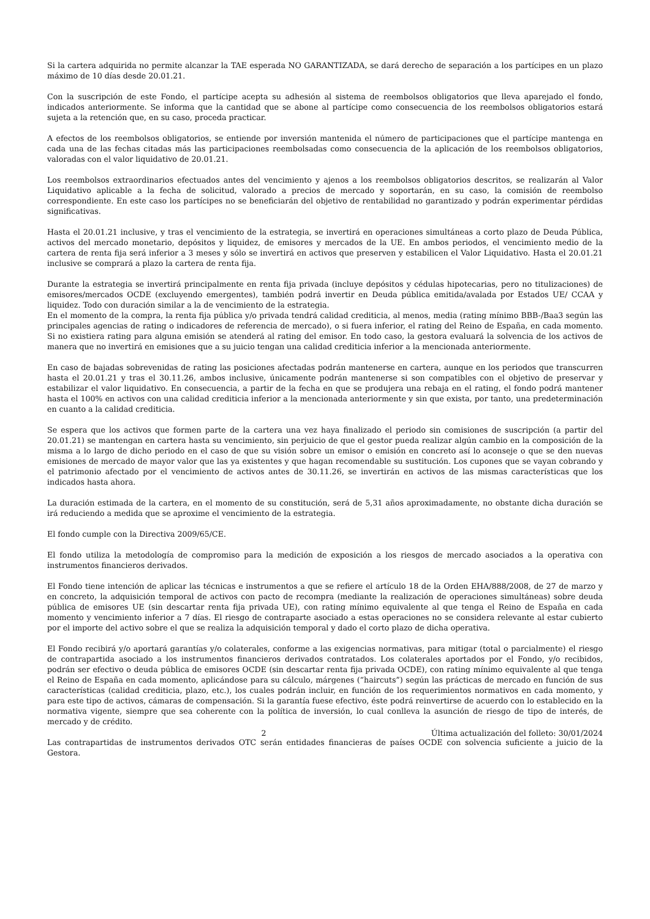Si la cartera adquirida no permite alcanzar la TAE esperada NO GARANTIZADA, se dará derecho de separación a los partícipes en un plazo máximo de 10 días desde 20.01.21.
Con la suscripción de este Fondo, el partícipe acepta su adhesión al sistema de reembolsos obligatorios que lleva aparejado el fondo, indicados anteriormente. Se informa que la cantidad que se abone al partícipe como consecuencia de los reembolsos obligatorios estará sujeta a la retención que, en su caso, proceda practicar.
A efectos de los reembolsos obligatorios, se entiende por inversión mantenida el número de participaciones que el partícipe mantenga en cada una de las fechas citadas más las participaciones reembolsadas como consecuencia de la aplicación de los reembolsos obligatorios, valoradas con el valor liquidativo de 20.01.21.
Los reembolsos extraordinarios efectuados antes del vencimiento y ajenos a los reembolsos obligatorios descritos, se realizarán al Valor Liquidativo aplicable a la fecha de solicitud, valorado a precios de mercado y soportarán, en su caso, la comisión de reembolso correspondiente. En este caso los partícipes no se beneficiarán del objetivo de rentabilidad no garantizado y podrán experimentar pérdidas significativas.
Hasta el 20.01.21 inclusive, y tras el vencimiento de la estrategia, se invertirá en operaciones simultáneas a corto plazo de Deuda Pública, activos del mercado monetario, depósitos y liquidez, de emisores y mercados de la UE. En ambos periodos, el vencimiento medio de la cartera de renta fija será inferior a 3 meses y sólo se invertirá en activos que preserven y estabilicen el Valor Liquidativo. Hasta el 20.01.21 inclusive se comprará a plazo la cartera de renta fija.
Durante la estrategia se invertirá principalmente en renta fija privada (incluye depósitos y cédulas hipotecarias, pero no titulizaciones) de emisores/mercados OCDE (excluyendo emergentes), también podrá invertir en Deuda pública emitida/avalada por Estados UE/ CCAA y liquidez. Todo con duración similar a la de vencimiento de la estrategia.
En el momento de la compra, la renta fija pública y/o privada tendrá calidad crediticia, al menos, media (rating mínimo BBB-/Baa3 según las principales agencias de rating o indicadores de referencia de mercado), o si fuera inferior, el rating del Reino de España, en cada momento. Si no existiera rating para alguna emisión se atenderá al rating del emisor. En todo caso, la gestora evaluará la solvencia de los activos de manera que no invertirá en emisiones que a su juicio tengan una calidad crediticia inferior a la mencionada anteriormente.
En caso de bajadas sobrevenidas de rating las posiciones afectadas podrán mantenerse en cartera, aunque en los periodos que transcurren hasta el 20.01.21 y tras el 30.11.26, ambos inclusive, únicamente podrán mantenerse si son compatibles con el objetivo de preservar y estabilizar el valor liquidativo. En consecuencia, a partir de la fecha en que se produjera una rebaja en el rating, el fondo podrá mantener hasta el 100% en activos con una calidad crediticia inferior a la mencionada anteriormente y sin que exista, por tanto, una predeterminación en cuanto a la calidad crediticia.
Se espera que los activos que formen parte de la cartera una vez haya finalizado el periodo sin comisiones de suscripción (a partir del 20.01.21) se mantengan en cartera hasta su vencimiento, sin perjuicio de que el gestor pueda realizar algún cambio en la composición de la misma a lo largo de dicho periodo en el caso de que su visión sobre un emisor o emisión en concreto así lo aconseje o que se den nuevas emisiones de mercado de mayor valor que las ya existentes y que hagan recomendable su sustitución. Los cupones que se vayan cobrando y el patrimonio afectado por el vencimiento de activos antes de 30.11.26, se invertirán en activos de las mismas características que los indicados hasta ahora.
La duración estimada de la cartera, en el momento de su constitución, será de 5,31 años aproximadamente, no obstante dicha duración se irá reduciendo a medida que se aproxime el vencimiento de la estrategia.
El fondo cumple con la Directiva 2009/65/CE.
El fondo utiliza la metodología de compromiso para la medición de exposición a los riesgos de mercado asociados a la operativa con instrumentos financieros derivados.
El Fondo tiene intención de aplicar las técnicas e instrumentos a que se refiere el artículo 18 de la Orden EHA/888/2008, de 27 de marzo y en concreto, la adquisición temporal de activos con pacto de recompra (mediante la realización de operaciones simultáneas) sobre deuda pública de emisores UE (sin descartar renta fija privada UE), con rating mínimo equivalente al que tenga el Reino de España en cada momento y vencimiento inferior a 7 días. El riesgo de contraparte asociado a estas operaciones no se considera relevante al estar cubierto por el importe del activo sobre el que se realiza la adquisición temporal y dado el corto plazo de dicha operativa.
El Fondo recibirá y/o aportará garantías y/o colaterales, conforme a las exigencias normativas, para mitigar (total o parcialmente) el riesgo de contrapartida asociado a los instrumentos financieros derivados contratados. Los colaterales aportados por el Fondo, y/o recibidos, podrán ser efectivo o deuda pública de emisores OCDE (sin descartar renta fija privada OCDE), con rating mínimo equivalente al que tenga el Reino de España en cada momento, aplicándose para su cálculo, márgenes (“haircuts”) según las prácticas de mercado en función de sus características (calidad crediticia, plazo, etc.), los cuales podrán incluir, en función de los requerimientos normativos en cada momento, y para este tipo de activos, cámaras de compensación. Si la garantía fuese efectivo, éste podrá reinvertirse de acuerdo con lo establecido en la normativa vigente, siempre que sea coherente con la política de inversión, lo cual conlleva la asunción de riesgo de tipo de interés, de mercado y de crédito.
Las contrapartidas de instrumentos derivados OTC serán entidades financieras de países OCDE con solvencia suficiente a juicio de la Gestora.
2 Última actualización del folleto: 30/01/2024